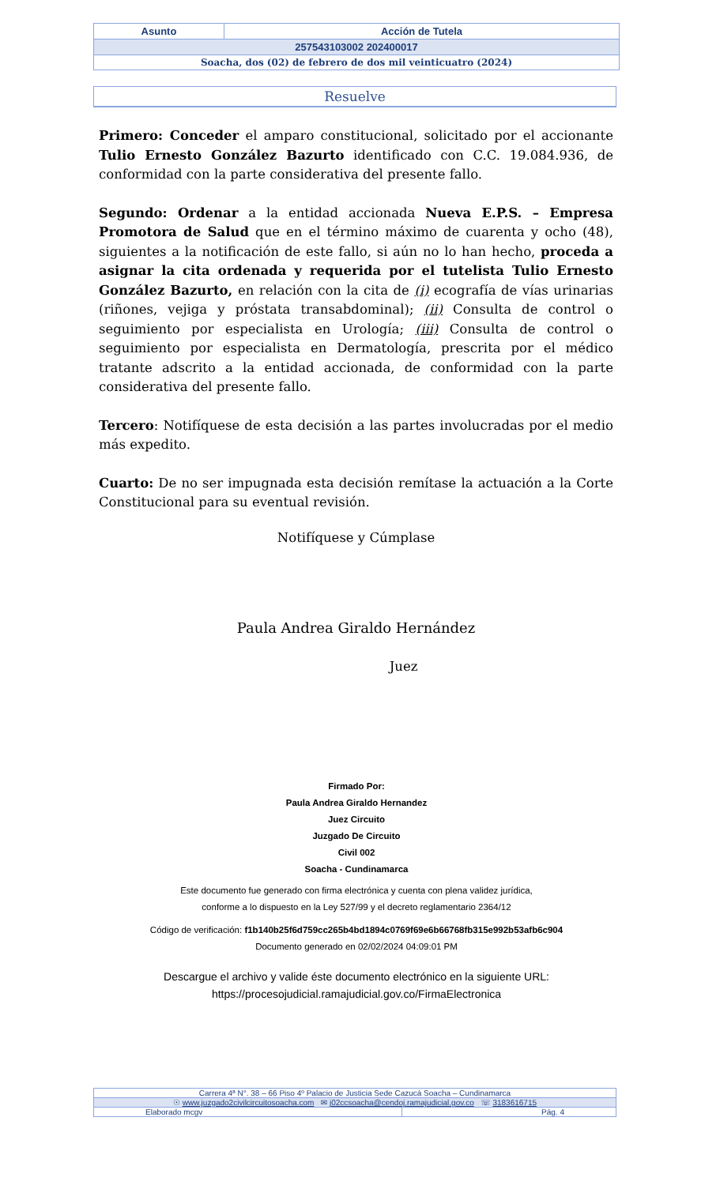| Asunto | Acción de Tutela |
| 257543103002 202400017 | |
| Soacha, dos (02) de febrero de dos mil veinticuatro (2024) | |
Resuelve
Primero: Conceder el amparo constitucional, solicitado por el accionante Tulio Ernesto González Bazurto identificado con C.C. 19.084.936, de conformidad con la parte considerativa del presente fallo.
Segundo: Ordenar a la entidad accionada Nueva E.P.S. – Empresa Promotora de Salud que en el término máximo de cuarenta y ocho (48), siguientes a la notificación de este fallo, si aún no lo han hecho, proceda a asignar la cita ordenada y requerida por el tutelista Tulio Ernesto González Bazurto, en relación con la cita de (i) ecografía de vías urinarias (riñones, vejiga y próstata transabdominal); (ii) Consulta de control o seguimiento por especialista en Urología; (iii) Consulta de control o seguimiento por especialista en Dermatología, prescrita por el médico tratante adscrito a la entidad accionada, de conformidad con la parte considerativa del presente fallo.
Tercero: Notifíquese de esta decisión a las partes involucradas por el medio más expedito.
Cuarto: De no ser impugnada esta decisión remítase la actuación a la Corte Constitucional para su eventual revisión.
Notifíquese y Cúmplase
Paula Andrea Giraldo Hernández
Juez
Firmado Por:
Paula Andrea Giraldo Hernandez
Juez Circuito
Juzgado De Circuito
Civil 002
Soacha - Cundinamarca
Este documento fue generado con firma electrónica y cuenta con plena validez jurídica,
conforme a lo dispuesto en la Ley 527/99 y el decreto reglamentario 2364/12
Código de verificación: f1b140b25f6d759cc265b4bd1894c0769f69e6b66768fb315e992b53afb6c904
Documento generado en 02/02/2024 04:09:01 PM
Descargue el archivo y valide éste documento electrónico en la siguiente URL:
https://procesojudicial.ramajudicial.gov.co/FirmaElectronica
| Carrera 4ª N°. 38 – 66 Piso 4º Palacio de Justicia Sede Cazucá Soacha – Cundinamarca | |
| ☉ www.juzgado2civilcircuitosoacha.com ✉ j02ccsoacha@cendoj.ramajudicial.gov.co ☏ 3183616715 | |
| Elaborado mcgv | Pág. 4 |